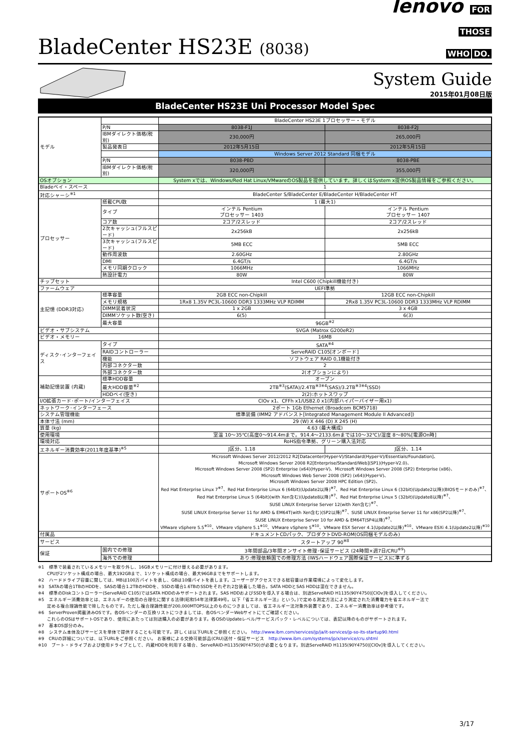BladeCenter HS23E (8038)
lenovo FOR
THOSE
WHO DO.
System Guide
2015年01月08日版
BladeCenter HS23E Uni Processor Model Spec
| モデル | | BladeCenter HS23E 1プロセッサー・モデル | |
| | P/N | 8038-F1J | 8038-F2J |
| | IBMダイレクト価格(税別) | 230,000円 | 265,000円 |
| | 製品発表日 | 2012年5月15日 | 2012年5月15日 |
| | | Windows Server 2012 Standard 同梱モデル | |
| | P/N | 8038-PBD | 8038-PBE |
| | IBMダイレクト価格(税別) | 320,000円 | 355,000円 |
| OSオプション | | System xでは、Windows/Red Hat Linux/VMwareのOS製品を提供しています。詳しくはSystem x提供OS製品情報をご参照ください。 | |
| Bladeベイ・スペース | | 1 | |
| 対応シャーシ<sup>※1</sup> | | BladeCenter S/BladeCenter E/BladeCenter H/BladeCenter HT | |
| プロセッサー | 搭載CPU数 | 1 (最大1) | |
| | タイプ | インテル Pentium プロセッサー 1403 | インテル Pentium プロセッサー 1407 |
| | コア数 | 2コア/2スレッド | 2コア/2スレッド |
| | 2次キャッシュ(フルスピード) | 2x256kB | 2x256kB |
| | 3次キャッシュ(フルスピード) | 5MB ECC | 5MB ECC |
| | 動作周波数 | 2.60GHz | 2.80GHz |
| | DMI | 6.4GT/s | 6.4GT/s |
| | メモリ同期クロック | 1066MHz | 1066MHz |
| | 熱設計電力 | 80W | 80W |
| チップセット | | Intel C600 (Chipkill機能付き) | |
| ファームウェア | | UEFI準拠 | |
| 主記憶 (DDR3対応) | 標準容量 | 2GB ECC non-Chipkill | 12GB ECC non-Chipkill |
| | メモリ規格 | 1Rx8 1.35V PC3L-10600 DDR3 1333MHz VLP RDIMM | 2Rx8 1.35V PC3L-10600 DDR3 1333MHz VLP RDIMM |
| | DIMM装着状況 | 1 x 2GB | 3 x 4GB |
| | DIMMソケット数(空き) | 6(5) | 6(3) |
| | 最大容量 | 96GB<sup>※2</sup> | |
| ビデオ・サブシステム | | SVGA (Matrox G200eR2) | |
| ビデオ・メモリー | | 16MB | |
| ディスク･インターフェイス | タイプ | SATA<sup>※4</sup> | |
| | RAIDコントローラー | ServeRAID C105[オンボード] | |
| | 機能 | ソフトウェア RAID 0,1機能付き | |
| | 内部コネクター数 | 2 | |
| | 外部コネクター数 | 2(オプションにより) | |
| 補助記憶装置 (内蔵) | 標準HDD容量 | オープン | |
| | 最大HDD容量<sup>※2</sup> | 2TB<sup>※3</sup>(SATA)/2.4TB<sup>※3※4</sup>(SAS)/3.2TB<sup>※3※4</sup>(SSD) | |
| | HDDベイ(空き) | 2(2):ホットスワップ | |
| I/O拡張カード･ポート/インターフェイス | | CIOv x1、CFFh x1/USB2.0 x1(内部ハイパーバイザー用x1) | |
| ネットワーク･インターフェース | | 2ポート 1Gb Ethernet (Broadcom BCM5718) | |
| システム管理機能 | | 標準装備 (IMM2 アドバンスト[Integrated Management Module II Advanced]) | |
| 本体寸法 (mm) | | 29 (W) X 446 (D) X 245 (H) | |
| 質量 (kg) | | 4.63 (最大構成) | |
| 使用環境 | | 室温 10～35℃(高度0～914.4mまで。914.4～2133.6mまでは10～32℃)/湿度 8～80%[電源On時] | |
| 環境対応 | | RoHS指令準拠、グリーン購入法対応 | |
| エネルギー消費効率(2011年度基準)<sup>※5</sup> | | J区分、1.18 | J区分、1.14 |
| サポートOS<sup>※6</sup> | | Microsoft Windows Server 2012/2012 R2[Datacenter(Hyper-V)/Standard(Hyper-V)/Essentials/Foundation]、 Microsoft Windows Server 2008 R2[Enterprise/Standard/Web](SP1)(Hyper-V2.0)、 Microsoft Windows Server 2008 (SP2) Enterprise (x64)(Hyper-V)、Microsoft Windows Server 2008 (SP2) Enterprise (x86)、 Microsoft Windows Web Server 2008 (SP2) (x64)(Hyper-V)、 Microsoft Windows Server 2008 HPC Edition (SP2)、 Red Hat Enterprise Linux 7<sup>※7</sup>、Red Hat Enterprise Linux 6 (64bit)(Update2以降)<sup>※7</sup>、Red Hat Enterprise Linux 6 (32bit)(Update2以降)(BIOSモードのみ)<sup>※7</sup>、 Red Hat Enterprise Linux 5 (64bit)(with Xen含む)(Update8以降)<sup>※7</sup>、Red Hat Enterprise Linux 5 (32bit)(Update8以降)<sup>※7</sup>、 SUSE LINUX Enterprise Server 12(with Xen含む)<sup>※7</sup>、 SUSE LINUX Enterprise Server 11 for AMD & EM64T(with Xen含む)(SP2以降)<sup>※7</sup>、SUSE LINUX Enterprise Server 11 for x86(SP2以降)<sup>※7</sup>、 SUSE LINUX Enterprise Server 10 for AMD & EM64T(SP4以降)<sup>※7</sup>、 VMware vSphere 5.5<sup>※10</sup>、VMware vSphere 5.1<sup>※10</sup>、VMware vSphere 5<sup>※10</sup>、VMware ESX Server 4.1(Update2以降)<sup>※10</sup>、VMware ESXi 4.1(Update2以降)<sup>※10</sup> | |
| 付属品 | | ドキュメントCDパック、プロダクトDVD-ROM(OS同梱モデルのみ) | |
| サービス | | スタートアップ 90<sup>※8</sup> | |
| 保証 | 国内での修理 | 3年間部品/3年間オンサイト修理･保証サービス (24時間×週7日/CRU<sup>※9</sup>) | |
| | 海外での修理 | あり:修理依頼国での修理方法 (IWSハードウェア国際保証サービス)に準ずる | |
※1　標準で装着されているメモリーを取り外し、16GBメモリーに付け替える必要があります。
　　CPUが2ソケット構成の場合、最大192GBまで、1ソケット構成の場合、最大96GBまでをサポートします。
※2　ハードドライブ容量に関しては、MBは100万バイトを表し、GBは10億バイトを表します。ユーザーがアクセスできる総容量は作業環境によって変化します。
※3　SATAの場合1TBのHDDを、SASの場合1.2TBのHDDを、SSDの場合1.6TBのSSDをそれぞれ2台装着した場合。SATA HDDとSAS HDDは混在できません。
※4　標準のDiskコントローラー(ServeRAID C105)ではSATA HDDのみサポートされます。SAS HDDおよびSSDを導入する場合は、別途ServeRAID H1135(90Y4750)[CIOv]を導入してください。
※5　エネルギー消費効率とは、エネルギーの使用の合理化に関する法律(昭和54年法律第49号。以下「省エネルギー法」という。)で定める測定方法により測定された消費電力を省エネルギー法で
　　定める複合理論性能で除したものです。ただし複合理論性能が200,000MTOPS以上のものにつきましては、省エネルギー法対象外装置であり、エネルギー消費効率は参考値です。
※6　ServerProven掲載済みOSです。各OSベンダーの互換リストにつきましては、各OSベンダーWebサイトにてご確認ください。
　　これらのOSはサポートOSであり、使用にあたっては別途購入の必要があります。各OSのUpdateレベル/サービスパック・レベルについては、表記以降のものがサポートされます。
※7　基本OS部分のみ。
※8　システム本体及びサービスを単体で提供することも可能です。詳しくは以下URLをご参照ください。 http://www.ibm.com/services/jp/ja/it-services/jp-so-its-startup90.html
※9　CRUの詳細については、以下URLをご参照ください。 お客様による交換可能部品(CRU)送付・保証サービス　http://www.ibm.com/systems/jp/x/service/cru.shtml
※10　ブート・ドライブおよび使用ドライブとして、内蔵HDDを利用する場合、ServeRAID-H1135(90Y4750)が必要となります。別途ServeRAID H1135(90Y4750)[CIOv]を導入してください。
3/17